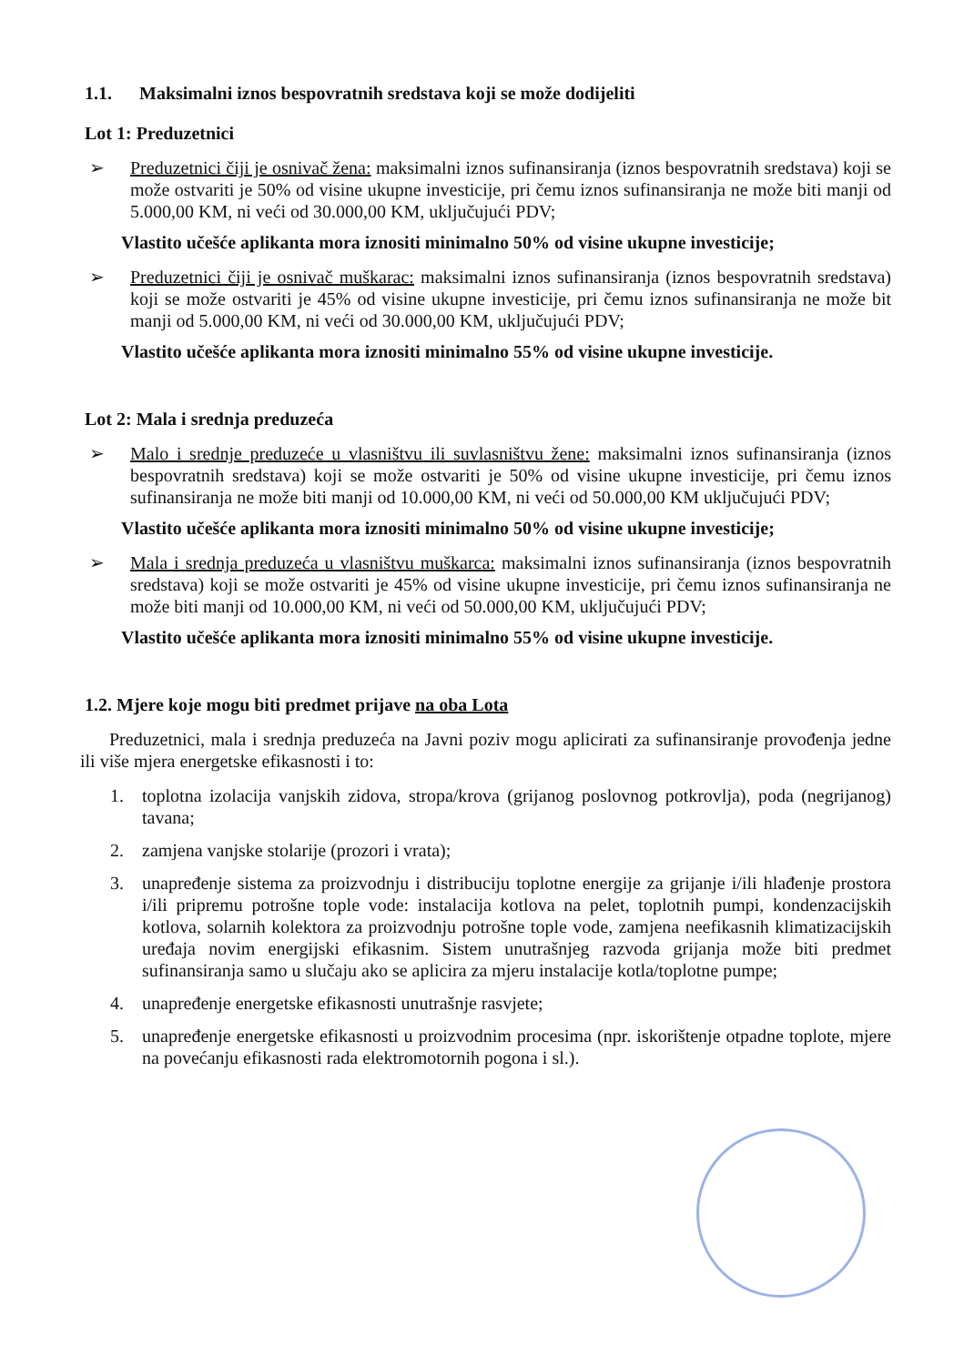1.1. Maksimalni iznos bespovratnih sredstava koji se može dodijeliti
Lot 1: Preduzetnici
➢ Preduzetnici čiji je osnivač žena: maksimalni iznos sufinansiranja (iznos bespovratnih sredstava) koji se može ostvariti je 50% od visine ukupne investicije, pri čemu iznos sufinansiranja ne može biti manji od 5.000,00 KM, ni veći od 30.000,00 KM, uključujući PDV;
Vlastito učešće aplikanta mora iznositi minimalno 50% od visine ukupne investicije;
➢ Preduzetnici čiji je osnivač muškarac: maksimalni iznos sufinansiranja (iznos bespovratnih sredstava) koji se može ostvariti je 45% od visine ukupne investicije, pri čemu iznos sufinansiranja ne može bit manji od 5.000,00 KM, ni veći od 30.000,00 KM, uključujući PDV;
Vlastito učešće aplikanta mora iznositi minimalno 55% od visine ukupne investicije.
Lot 2: Mala i srednja preduzeća
➢ Malo i srednje preduzeće u vlasništvu ili suvlasništvu žene: maksimalni iznos sufinansiranja (iznos bespovratnih sredstava) koji se može ostvariti je 50% od visine ukupne investicije, pri čemu iznos sufinansiranja ne može biti manji od 10.000,00 KM, ni veći od 50.000,00 KM uključujući PDV;
Vlastito učešće aplikanta mora iznositi minimalno 50% od visine ukupne investicije;
➢ Mala i srednja preduzeća u vlasništvu muškarca: maksimalni iznos sufinansiranja (iznos bespovratnih sredstava) koji se može ostvariti je 45% od visine ukupne investicije, pri čemu iznos sufinansiranja ne može biti manji od 10.000,00 KM, ni veći od 50.000,00 KM, uključujući PDV;
Vlastito učešće aplikanta mora iznositi minimalno 55% od visine ukupne investicije.
1.2. Mjere koje mogu biti predmet prijave na oba Lota
Preduzetnici, mala i srednja preduzeća na Javni poziv mogu aplicirati za sufinansiranje provođenja jedne ili više mjera energetske efikasnosti i to:
1. toplotna izolacija vanjskih zidova, stropa/krova (grijanog poslovnog potkrovlja), poda (negrijanog) tavana;
2. zamjena vanjske stolarije (prozori i vrata);
3. unapređenje sistema za proizvodnju i distribuciju toplotne energije za grijanje i/ili hlađenje prostora i/ili pripremu potrošne tople vode: instalacija kotlova na pelet, toplotnih pumpi, kondenzacijskih kotlova, solarnih kolektora za proizvodnju potrošne tople vode, zamjena neefikasnih klimatizacijskih uređaja novim energijski efikasnim. Sistem unutrašnjeg razvoda grijanja može biti predmet sufinansiranja samo u slučaju ako se aplicira za mjeru instalacije kotla/toplotne pumpe;
4. unapređenje energetske efikasnosti unutrašnje rasvjete;
5. unapređenje energetske efikasnosti u proizvodnim procesima (npr. iskorištenje otpadne toplote, mjere na povećanju efikasnosti rada elektromotornih pogona i sl.).